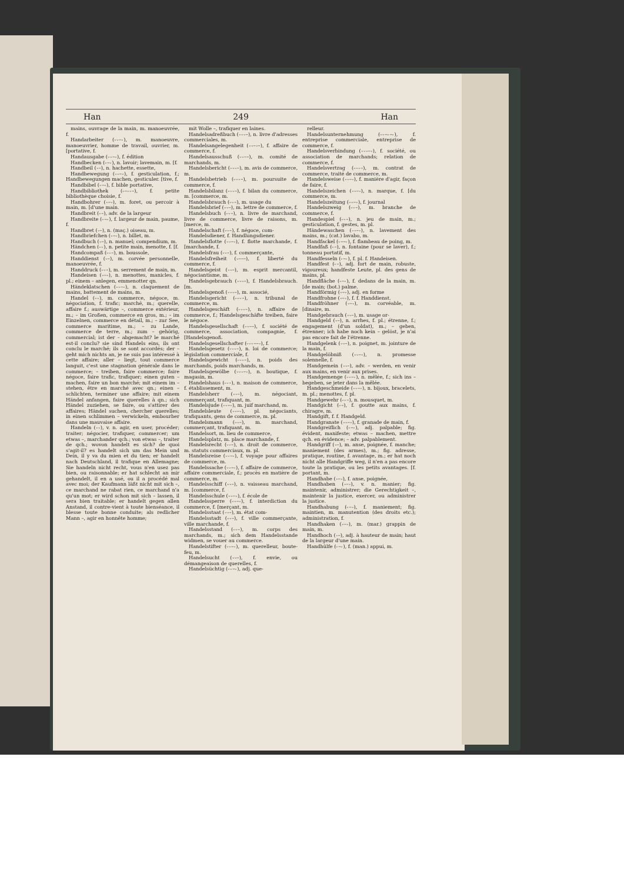Han 249 Han
mains, ouvrage de la main, m. manoeuvrée, f.
Handarbeiter (⏑⏑–⏑), m. manoeuvre, manoeuvrier, homme de travail, ouvrier, m. [portative, f.
Handausgabe (⏑⏑–⏑), f. édition
Handbecken (⏑–⏑), n. lavoir; lavemain, m. [f.
Handbeil (⏑–), n. hachette, essette,
Handbewegung (⏑⏑–⏑), f. gesticulation, f.; Handbewegungen machen, gesticuler. [tive, f.
Handbibel (⏑–⏑), f. bible portative,
Handbibliothek (⏑–⏑⏑–), f. petite bibliothèque choisie, f.
Handbohrer (⏑–⏑), m. foret, ou percoir à main, m. [d'une main.
Handbreit (⏑–), adv. de la largeur
Handbreite (⏑–⏑), f. largeur de main, paume, f.
Handbret (⏑–), n. (maç.) oiseau, m.
Handbriefchen (⏑–⏑), n. billet, m.
Handbuch (⏑–), n. manuel; compendium, m.
Händchen (⏑⏑), n. petite main, menotte, f. [f.
Handcompaß (⏑⏑–), m. boussole,
Handdienst (⏑–), m. corvée personnelle, manoeuvrée, f.
Handdruck (⏑⏑–), m. serrement de main, m.
Handeisen (⏑–⏑), n. menottes, manicles, f. pl.; einem – anlegen, emmenotter qn.
Händeklatschen (⏑⏑–⏑), n. claquement de mains, battement de mains, m.
Handel (⏑⏑), m. commerce, négoce, m. négociation, f. trafic; marché, m.; querelle, affaire f.; auswärtige –, commerce extérieur, m.; – im Großen, commerce en gros, m.; – im Einzelnen, commerce en détail, m.; – zur See, commerce maritime, m.; – zu Lande, commerce de terre, m.; zum – gehörig, commercial; ist der – abgemacht? le marché est-il conclu? sie sind Handels eins, ils ont conclu le marché; ils se sont accordés; der – geht mich nichts an, je ne suis pas intéressé à cette affaire; aller – liegt, tout commerce languit, c'est une stagnation générale dans le commerce; – treiben, faire commerce; faire négoce, faire trafic, trafiquer; einen guten – machen, faire un bon marché; mit einem im – stehen, être en marché avec qn.; einen – schlichten, terminer une affaire; mit einem Händel anfangen, faire querelles à qn.; sich Händel zuziehen, se faire, ou s'attirer des affaires; Händel suchen, chercher querelles; in einen schlimmen – verwickeln, embourber dans une mauvaise affaire.
Handeln (⏑⏑), v. n. agir, en user, procéder; traiter; négocier, trafiquer, commercer; um etwas –, marchander qch.; von etwas –, traiter de qch.; wovon handelt es sich? de quoi s'agit-il? es handelt sich um das Mein und Dein, il y va du mien et du tien; er handelt nach Deutschland, il trafique en Allemagne; Sie handeln nicht recht, vous n'en usez pas bien, ou raisonnable; er hat schlecht an mir gehandelt, il en a usé, ou il a procédé mal avec moi; der Kaufmann läßt nicht mit sich –, ce marchand ne rabat rien, ce marchand n'a qu'un mot; er wird schon mit sich – lassen, il sera bien traitable; er handelt gegen allen Anstand, il contre-vient à toute bienséance, il blesse toute bonne conduite; als redlicher Mann –, agir en honnête homme;
mit Wolle –, trafiquer en laines.
Handelsadreßbuch (⏑⏑⏑–), n. livre d'adresses commerciales, m.
Handelsangelegenheit (⏑⏑–⏑–), f. affaire de commerce, f.
Handelsausschuß (⏑⏑––), m. comité de marchands, m.
Handelsbericht (⏑⏑⏑–), m. avis de commerce, m.
Handelsbetrieb (⏑⏑⏑–), m. poursuite de commerce, f.
Handelsbilanz (⏑⏑⏑–), f. bilan du commerce, m. [commerce, m.
Handelsbrauch (⏑⏑–), m. usage du
Handelsbrief (⏑⏑–), m. lettre de commerce, f.
Handelsbuch (⏑⏑–), n. livre de marchand, livre de commerce, livre de raisons, m. [merce, m.
Handelschaft (⏑⏑–), f. négoce, com-
Handelsdiener, f. Handlungsdiener.
Handelsflotte (⏑⏑–⏑), f. flotte marchande, f. [marchande, f.
Handelsfrau (⏑⏑–), f. commerçante,
Handelsfreiheit (⏑–––), f. liberté du commerce, f.
Handelsgeist (⏑⏑–), m. esprit mercantil, négociantisme, m.
Handelsgebrauch (⏑⏑⏑–), f. Handelsbrauch. [m.
Handelsgenoß (⏑⏑⏑–), m. associé,
Handelsgericht (⏑⏑⏑–), n. tribunal de commerce, m.
Handelsgeschäft (⏑⏑⏑–), n. affaire de commerce, f.; Handelsgeschäfte treiben, faire le négoce.
Handelsgesellschaft (⏑⏑––), f. société de commerce, association, compagnie, f. [Handelsgenoß.
Handelsgesellschafter (⏑⏑⏑––⏑), f.
Handelsgesetz (⏑⏑⏑–), n. loi de commerce; législation commerciale, f.
Handelsgewicht (⏑⏑⏑–), n. poids des marchands, poids marchands, m.
Handelsgewölbe (⏑⏑⏑–⏑), n. boutique, f. magasin, m.
Handelshaus (⏑⏑–), n. maison de commerce, f. établissement, m.
Handelsherr (⏑⏑–), m. négociant, commerçant, trafiquant, m.
Handelsjude (⏑⏑–⏑), m. juif marchand, m.
Handelsleute (⏑⏑–⏑), pl. négociants, trafiquants, gens de commerce, m. pl.
Handelsmann (⏑⏑–), m. marchand, commerçant, trafiquant, m.
Handelsort, m. lieu de commerce,
Handelsplatz, m. place marchande, f.
Handelsrecht (⏑⏑–), n. droit de commerce, m. statuts commerciaux, m. pl.
Handelsreise (⏑⏑–⏑), f. voyage pour affaires de commerce, m.
Handelssache (⏑⏑–⏑), f. affaire de commerce, affaire commerciale, f.; procès en matière de commerce, m.
Handelsschiff (⏑⏑–), n. vaisseau marchand, m. [commerce, f.
Handelsschule (⏑⏑–⏑), f. école de
Handelssperre (⏑⏑–⏑), f. interdiction du commerce, f. [merçant, m.
Handelsstaat (⏑⏑–), m. état com-
Handelsstadt (⏑⏑–), f. ville commerçante, ville marchande, f.
Handelsstand (⏑⏑–), m. corps des marchands, m.; sich dem Handelsstande widmen, se vouer au commerce.
Handelstifter (⏑⏑–⏑), m. querelleur, boute-feu, m.
Handelsucht (⏑⏑–), f. envie, ou démangeaison de querelles, f.
Handelsüchtig (⏑⏑–⏑), adj. que-
relleur.
Handelsunternehmung (⏑⏑–⏑–⏑), f. entreprise commerciale, entreprise de commerce, f.
Handelsverbindung (⏑⏑⏑–⏑), f. société, ou association de marchands; relation de commerce, f.
Handelsvertrag (⏑⏑⏑–), m. contrat de commerce, traité de commerce, m.
Handelsweise (⏑⏑–⏑), f. manière d'agir, façon de faire, f.
Handelszeichen (⏑⏑–⏑), n. marque, f. [du commerce, m.
Handelszeitung (⏑⏑–⏑), f. journal
Handelszweig (⏑⏑–), m. branche de commerce, f.
Handespiel (⏑⏑–), n. jeu de main, m.; gesticulation, f. gestes, m. pl.
Händewaschen (⏑⏑–⏑), n. lavement des mains, m.; (cat.) lavabo, m.
Handfackel (⏑––⏑), f. flambeau de poing, m.
Handfaß (⏑–), n. fontaine (pour se laver), f.; tonneau portatif, m.
Handfesseln (⏑–⏑), f. pl. f. Handeisen.
Handfest (⏑–), adj. fort de main, robuste, vigoureux; handfeste Leute, pl. des gens de mains, pl.
Handfläche (⏑–⏑), f. dedans de la main, m. [de main; (bot.) palme.
Handförmig (⏑–⏑), adj. en forme
Handfrohne (⏑–⏑), f. f. Handdienst.
Handfröhner (⏑–⏑), m. corvéable, m. [dinaire, m.
Handgebrauch (⏑⏑–), m. usage or-
Handgeld (⏑–), n. arrhes, f. pl.; étrenne, f.; engagement (d'un soldat), m.; – geben, étrenner; ich habe noch kein – gelöst, je n'ai pas encore fait de l'étrenne.
Handgelenk (⏑⏑–), n. poignet, m. jointure de la main, f.
Handgelöbniß (⏑⏑–⏑), n. promesse solennelle, f.
Handgemein (⏑⏑–), adv. – werden, en venir aux mains, en venir aux prises.
Handgemenge (⏑⏑–⏑), n. mêlée, f.; sich ins – begeben, se jeter dans la mêlée.
Handgeschmeide (⏑⏑–⏑), n. bijoux, bracelets, m. pl.; menottes, f. pl.
Handgewehr (⏑⏑–), n. mousquet, m.
Handgicht (⏑–), f. goutte aux mains, f. chiragre, m.
Handgift, f. f. Handgeld.
Handgranate (⏑⏑–⏑), f. granade de main, f.
Handgreiflich (⏑–⏑), adj. palpable; fig. évident, manifeste; etwas – machen, mettre qch. en évidence; – adv. palpablement.
Handgriff (⏑–), m. anse, poignée, f. manche; maniement (des armes), m.; fig. adresse, pratique, routine, f. avantage, m.; er hat noch nicht alle Handgriffe weg, il n'en a pas encore toute la pratique, ou les petits avantages. [f. portant, m.
Handhabe (⏑–⏑), f. anse, poignée,
Handhaben (⏑–⏑), v. n. manier; fig. maintenir, administrer; die Gerechtigkeit –, maintenir la justice, exercer, ou administrer la justice.
Handhabung (⏑–⏑), f. maniement; fig. maintien, m. manutention (des droits etc.); administration, f.
Handhaken (⏑–⏑), m. (mar.) grappin de main, m.
Handhoch (⏑–), adj. à hauteur de main; haut de la largeur d'une main.
Handhülfe (⏑–⏑), f. (man.) appui, m.